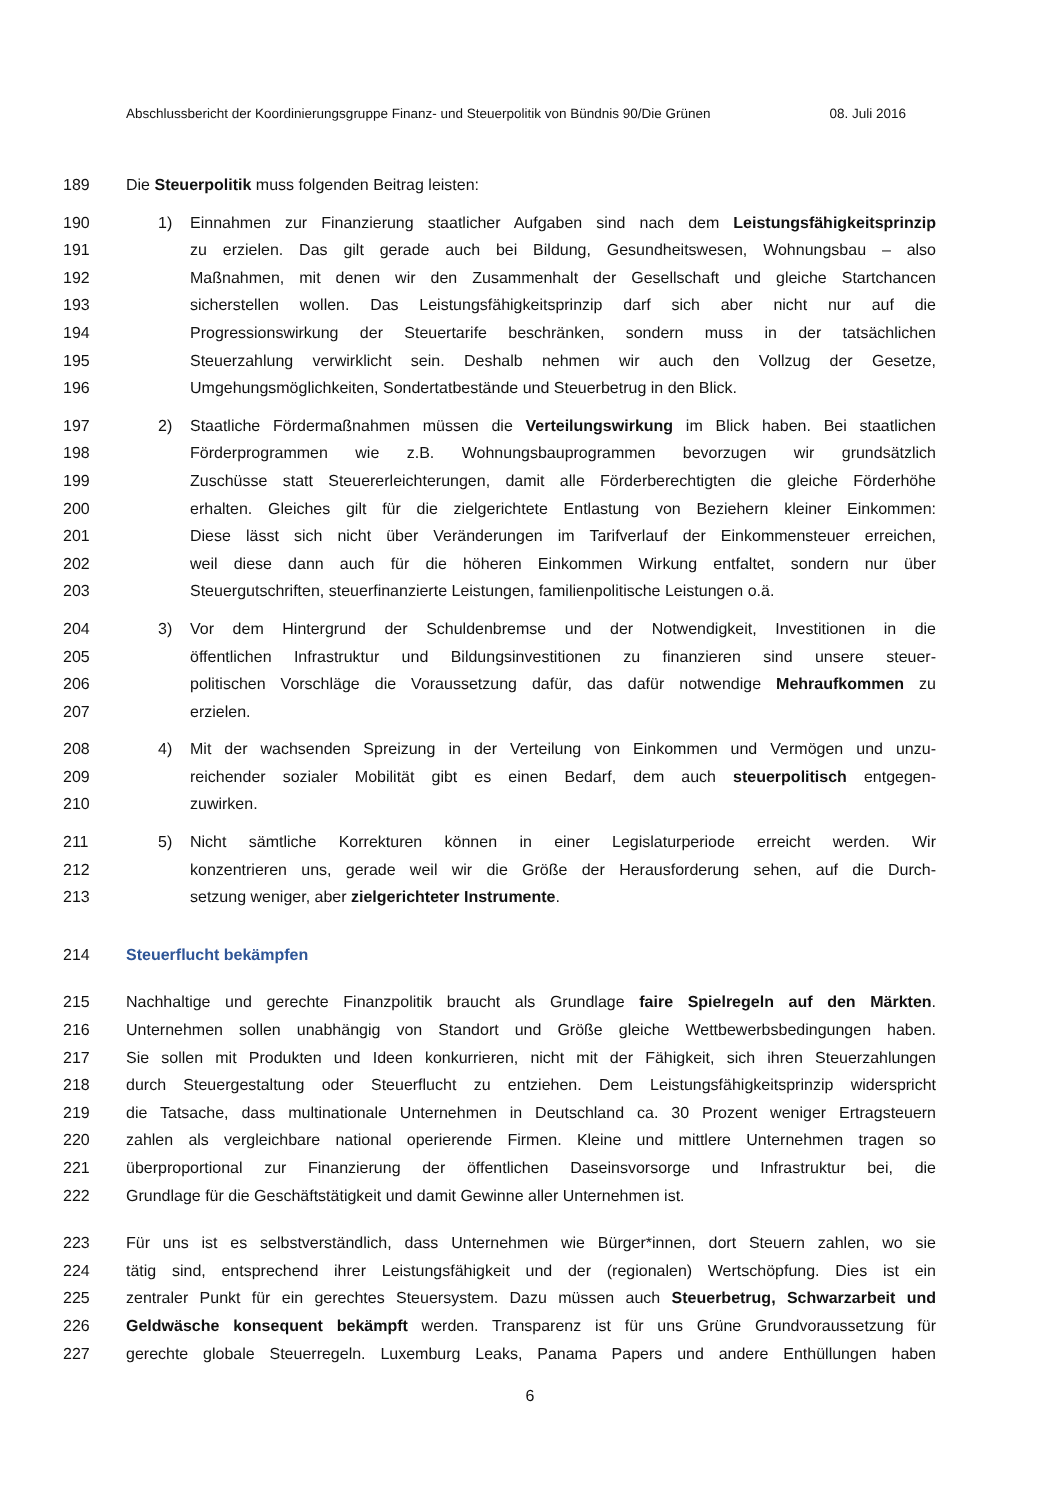Abschlussbericht der Koordinierungsgruppe Finanz- und Steuerpolitik von Bündnis 90/Die Grünen 08. Juli 2016
189 Die Steuerpolitik muss folgenden Beitrag leisten:
190 1) Einnahmen zur Finanzierung staatlicher Aufgaben sind nach dem Leistungsfähigkeitsprinzip
191 zu erzielen. Das gilt gerade auch bei Bildung, Gesundheitswesen, Wohnungsbau – also
192 Maßnahmen, mit denen wir den Zusammenhalt der Gesellschaft und gleiche Startchancen
193 sicherstellen wollen. Das Leistungsfähigkeitsprinzip darf sich aber nicht nur auf die
194 Progressionswirkung der Steuertarife beschränken, sondern muss in der tatsächlichen
195 Steuerzahlung verwirklicht sein. Deshalb nehmen wir auch den Vollzug der Gesetze,
196 Umgehungsmöglichkeiten, Sondertatbestände und Steuerbetrug in den Blick.
197 2) Staatliche Fördermaßnahmen müssen die Verteilungswirkung im Blick haben. Bei staatlichen
198 Förderprogrammen wie z.B. Wohnungsbauprogrammen bevorzugen wir grundsätzlich
199 Zuschüsse statt Steuererleichterungen, damit alle Förderberechtigten die gleiche Förderhöhe
200 erhalten. Gleiches gilt für die zielgerichtete Entlastung von Beziehern kleiner Einkommen:
201 Diese lässt sich nicht über Veränderungen im Tarifverlauf der Einkommensteuer erreichen,
202 weil diese dann auch für die höheren Einkommen Wirkung entfaltet, sondern nur über
203 Steuergutschriften, steuerfinanzierte Leistungen, familienpolitische Leistungen o.ä.
204 3) Vor dem Hintergrund der Schuldenbremse und der Notwendigkeit, Investitionen in die
205 öffentlichen Infrastruktur und Bildungsinvestitionen zu finanzieren sind unsere steuer-
206 politischen Vorschläge die Voraussetzung dafür, das dafür notwendige Mehraufkommen zu
207 erzielen.
208 4) Mit der wachsenden Spreizung in der Verteilung von Einkommen und Vermögen und unzu-
209 reichender sozialer Mobilität gibt es einen Bedarf, dem auch steuerpolitisch entgegen-
210 zuwirken.
211 5) Nicht sämtliche Korrekturen können in einer Legislaturperiode erreicht werden. Wir
212 konzentrieren uns, gerade weil wir die Größe der Herausforderung sehen, auf die Durch-
213 setzung weniger, aber zielgerichteter Instrumente.
214 Steuerflucht bekämpfen
215 Nachhaltige und gerechte Finanzpolitik braucht als Grundlage faire Spielregeln auf den Märkten.
216 Unternehmen sollen unabhängig von Standort und Größe gleiche Wettbewerbsbedingungen haben.
217 Sie sollen mit Produkten und Ideen konkurrieren, nicht mit der Fähigkeit, sich ihren Steuerzahlungen
218 durch Steuergestaltung oder Steuerflucht zu entziehen. Dem Leistungsfähigkeitsprinzip widerspricht
219 die Tatsache, dass multinationale Unternehmen in Deutschland ca. 30 Prozent weniger Ertragsteuern
220 zahlen als vergleichbare national operierende Firmen. Kleine und mittlere Unternehmen tragen so
221 überproportional zur Finanzierung der öffentlichen Daseinsvorsorge und Infrastruktur bei, die
222 Grundlage für die Geschäftstätigkeit und damit Gewinne aller Unternehmen ist.
223 Für uns ist es selbstverständlich, dass Unternehmen wie Bürger*innen, dort Steuern zahlen, wo sie
224 tätig sind, entsprechend ihrer Leistungsfähigkeit und der (regionalen) Wertschöpfung. Dies ist ein
225 zentraler Punkt für ein gerechtes Steuersystem. Dazu müssen auch Steuerbetrug, Schwarzarbeit und
226 Geldwäsche konsequent bekämpft werden. Transparenz ist für uns Grüne Grundvoraussetzung für
227 gerechte globale Steuerregeln. Luxemburg Leaks, Panama Papers und andere Enthüllungen haben
6